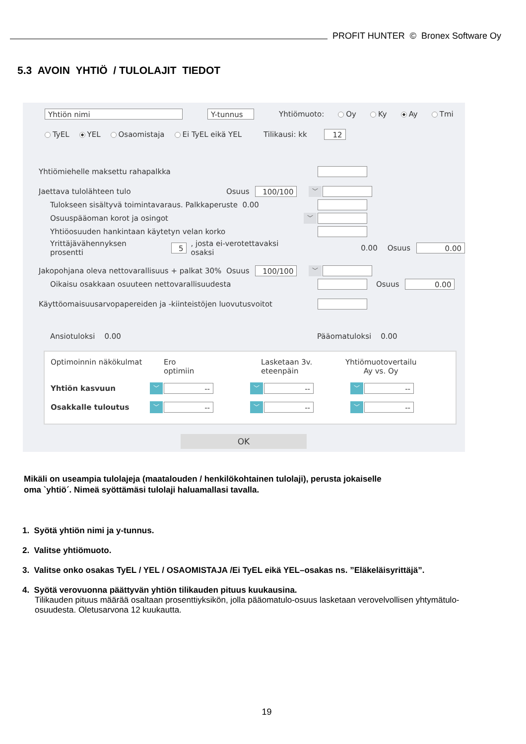PROFIT HUNTER © Bronex Software Oy
5.3 AVOIN YHTIÖ / TULOLAJIT TIEDOT
Yhtiön nimi Y-tunnus Yhtiömuoto: Oy Ky Ay Tmi
TyEL YEL Osaomistaja Ei TyEL eikä YEL Tilikausi: kk 12
Yhtiömiehelle maksettu rahapalkka
Jaettava tulolähteen tulo Osuus 100/100 ﹀
Tulokseen sisältyvä toimintavaraus. Palkkaperuste 0.00
Osuuspääoman korot ja osingot ﹀
Yhtiöosuuden hankintaan käytetyn velan korko
Yrittäjävähennyksen prosentti 5 , josta ei-verotettavaksi osaksi 0.00 Osuus 0.00
Jakopohjana oleva nettovarallisuus + palkat 30% Osuus 100/100 ﹀
Oikaisu osakkaan osuuteen nettovarallisuudesta Osuus 0.00
Käyttöomaisuusarvopapereiden ja -kiinteistöjen luovutusvoitot
Ansiotuloksi 0.00 Pääomatuloksi 0.00
Optimoinnin näkökulmat Ero
optimiin Lasketaan 3v.
eteenpäin Yhtiömuotovertailu
Ay vs. Oy
Yhtiön kasvuun ﹀ -- ﹀ -- ﹀ --
Osakkalle tuloutus ﹀ -- ﹀ -- ﹀ --
OK
Mikäli on useampia tulolajeja (maatalouden / henkilökohtainen tulolaji), perusta jokaiselle
oma `yhtiö´. Nimeä syöttämäsi tulolaji haluamallasi tavalla.
1. Syötä yhtiön nimi ja y-tunnus.
2. Valitse yhtiömuoto.
3. Valitse onko osakas TyEL / YEL / OSAOMISTAJA /Ei TyEL eikä YEL–osakas ns. ”Eläkeläisyrittäjä”.
4. Syötä verovuonna päättyvän yhtiön tilikauden pituus kuukausina.
Tilikauden pituus määrää osaltaan prosenttiyksikön, jolla pääomatulo-osuus lasketaan verovelvollisen yhtymätulo-osuudesta. Oletusarvona 12 kuukautta.
19